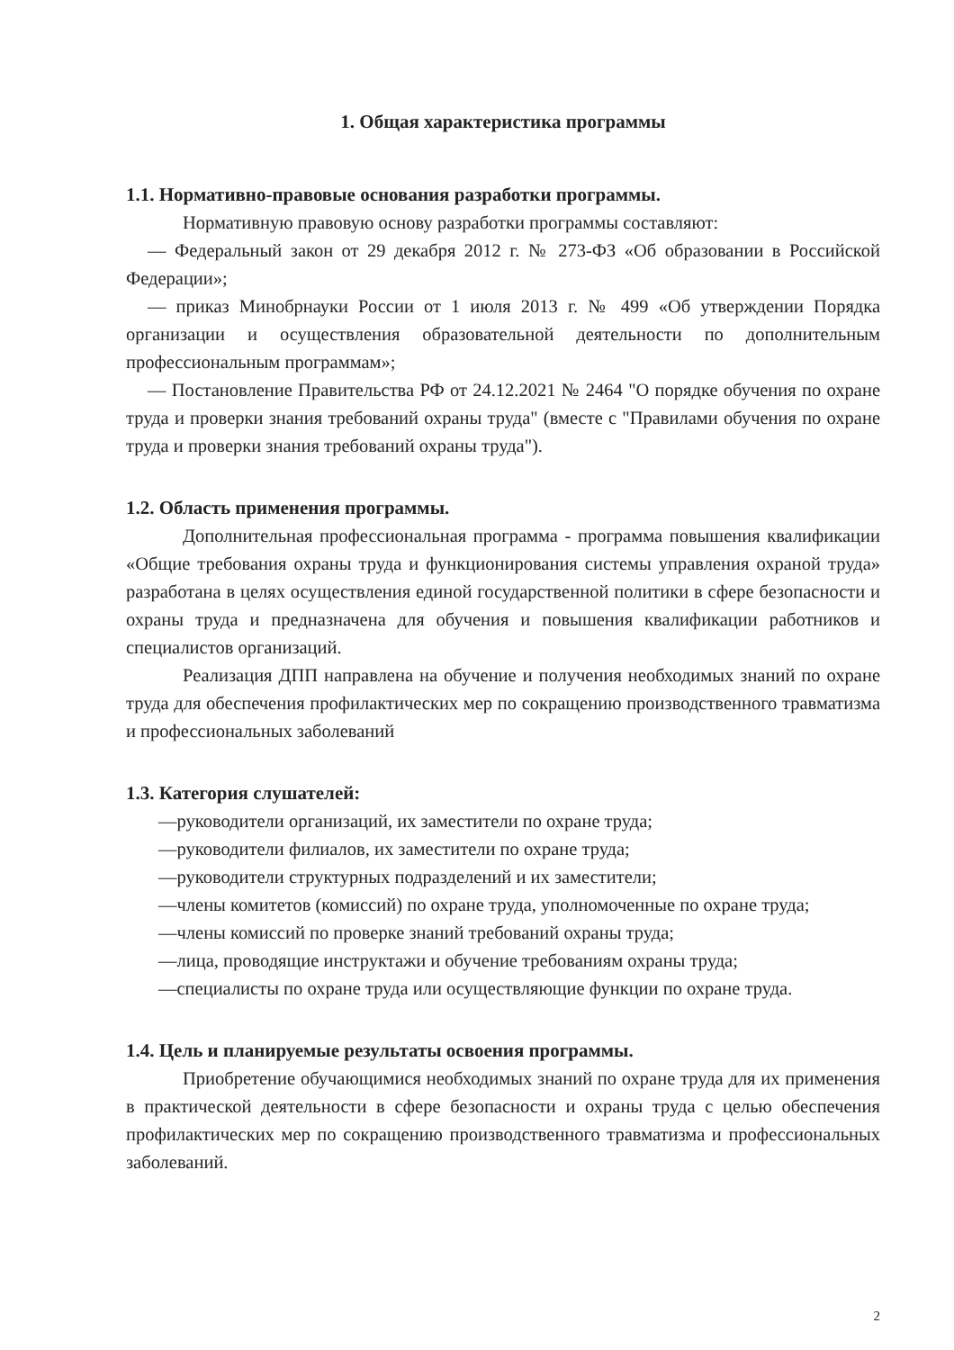1. Общая характеристика программы
1.1. Нормативно-правовые основания разработки программы.
Нормативную правовую основу разработки программы составляют:
— Федеральный закон от 29 декабря 2012 г. № 273-ФЗ «Об образовании в Российской Федерации»;
— приказ Минобрнауки России от 1 июля 2013 г. № 499 «Об утверждении Порядка организации и осуществления образовательной деятельности по дополнительным профессиональным программам»;
— Постановление Правительства РФ от 24.12.2021 № 2464 "О порядке обучения по охране труда и проверки знания требований охраны труда" (вместе с "Правилами обучения по охране труда и проверки знания требований охраны труда").
1.2. Область применения программы.
Дополнительная профессиональная программа - программа повышения квалификации «Общие требования охраны труда и функционирования системы управления охраной труда» разработана в целях осуществления единой государственной политики в сфере безопасности и охраны труда и предназначена для обучения и повышения квалификации работников и специалистов организаций.
Реализация ДПП направлена на обучение и получения необходимых знаний по охране труда для обеспечения профилактических мер по сокращению производственного травматизма и профессиональных заболеваний
1.3. Категория слушателей:
—руководители организаций, их заместители по охране труда;
—руководители филиалов, их заместители по охране труда;
—руководители структурных подразделений и их заместители;
—члены комитетов (комиссий) по охране труда, уполномоченные по охране труда;
—члены комиссий по проверке знаний требований охраны труда;
—лица, проводящие инструктажи и обучение требованиям охраны труда;
—специалисты по охране труда или осуществляющие функции по охране труда.
1.4. Цель и планируемые результаты освоения программы.
Приобретение обучающимися необходимых знаний по охране труда для их применения в практической деятельности в сфере безопасности и охраны труда с целью обеспечения профилактических мер по сокращению производственного травматизма и профессиональных заболеваний.
2